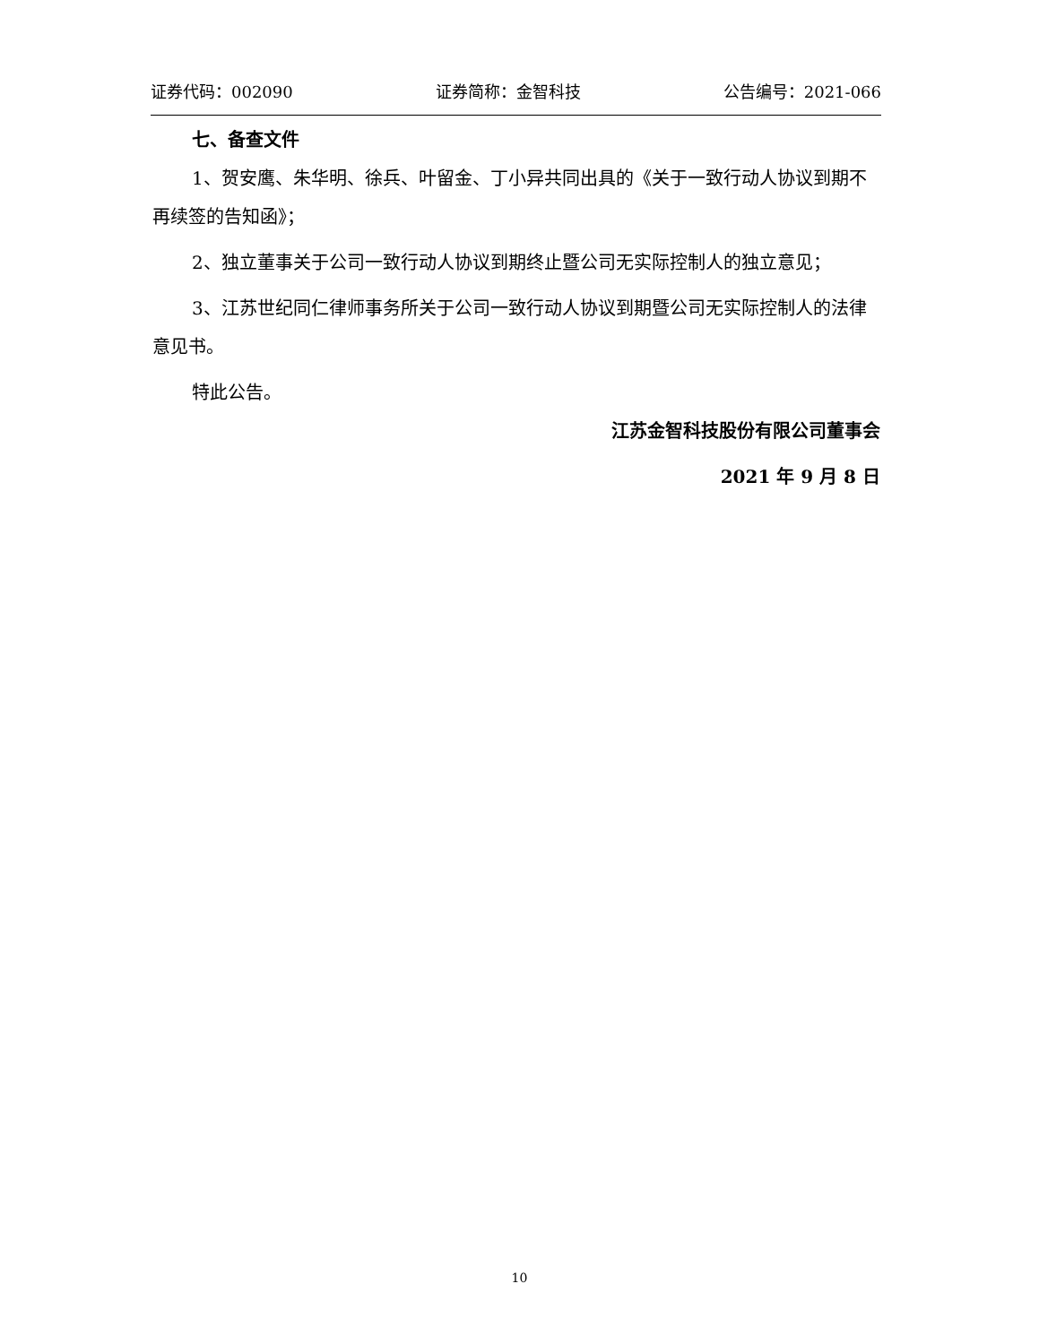证券代码：002090 证券简称：金智科技 公告编号：2021-066
七、备查文件
1、贺安鹰、朱华明、徐兵、叶留金、丁小异共同出具的《关于一致行动人协议到期不再续签的告知函》；
2、独立董事关于公司一致行动人协议到期终止暨公司无实际控制人的独立意见；
3、江苏世纪同仁律师事务所关于公司一致行动人协议到期暨公司无实际控制人的法律意见书。
特此公告。
江苏金智科技股份有限公司董事会
2021 年 9 月 8 日
10